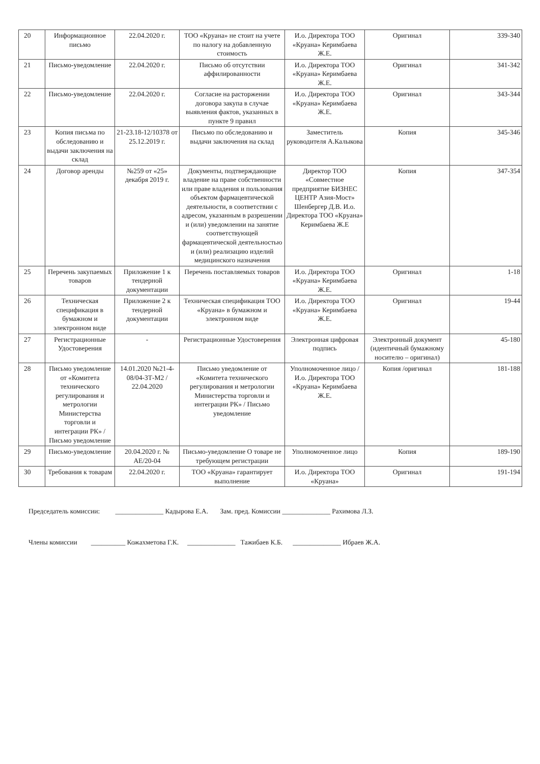| 20 | Информационное письмо | 22.04.2020 г. | ТОО «Круана» не стоит на учете по налогу на добавленную стоимость | И.о. Директора ТОО «Круана» Керимбаева Ж.Е. | Оригинал | 339-340 |
| 21 | Письмо-уведомление | 22.04.2020 г. | Письмо об отсутствии аффилированности | И.о. Директора ТОО «Круана» Керимбаева Ж.Е. | Оригинал | 341-342 |
| 22 | Письмо-уведомление | 22.04.2020 г. | Согласие на расторжении договора закупа в случае выявления фактов, указанных в пункте 9 правил | И.о. Директора ТОО «Круана» Керимбаева Ж.Е. | Оригинал | 343-344 |
| 23 | Копия письма по обследованию и выдачи заключения на склад | 21-23.18-12/10378 от 25.12.2019 г. | Письмо по обследованию и выдачи заключения на склад | Заместитель руководителя А.Калыкова | Копия | 345-346 |
| 24 | Договор аренды | №259 от «25» декабря 2019 г. | Документы, подтверждающие владение на праве собственности или праве владения и пользования объектом фармацевтической деятельности, в соответствии с адресом, указанным в разрешении и (или) уведомлении на занятие соответствующей фармацевтической деятельностью и (или) реализацию изделий медицинского назначения | Директор ТОО «Совместное предприятие БИЗНЕС ЦЕНТР Азия-Мост» Шенбергер Д.В. И.о. Директора ТОО «Круана» Керимбаева Ж.Е | Копия | 347-354 |
| 25 | Перечень закупаемых товаров | Приложение 1 к тендерной документации | Перечень поставляемых товаров | И.о. Директора ТОО «Круана» Керимбаева Ж.Е. | Оригинал | 1-18 |
| 26 | Техническая спецификация в бумажном и электронном виде | Приложение 2 к тендерной документации | Техническая спецификация ТОО «Круана» в бумажном и электронном виде | И.о. Директора ТОО «Круана» Керимбаева Ж.Е. | Оригинал | 19-44 |
| 27 | Регистрационные Удостоверения | - | Регистрационные Удостоверения | Электронная цифровая подпись | Электронный документ (идентичный бумажному носителю – оригинал) | 45-180 |
| 28 | Письмо уведомление от «Комитета технического регулирования и метрологии Министерства торговли и интеграции РК» / Письмо уведомление | 14.01.2020 №21-4-08/04-3Т-М2 / 22.04.2020 | Письмо уведомление от «Комитета технического регулирования и метрологии Министерства торговли и интеграции РК» / Письмо уведомление | Уполномоченное лицо / И.о. Директора ТОО «Круана» Керимбаева Ж.Е. | Копия /оригинал | 181-188 |
| 29 | Письмо-уведомление | 20.04.2020 г. № АЕ/20-04 | Письмо-уведомление О товаре не требующем регистрации | Уполномоченное лицо | Копия | 189-190 |
| 30 | Требования к товарам | 22.04.2020 г. | ТОО «Круана» гарантирует выполнение | И.о. Директора ТОО «Круана» | Оригинал | 191-194 |
Председатель комиссии: ______________ Кадырова Е.А. Зам. пред. Комиссии ______________ Рахимова Л.З.
Члены комиссии __________ Кожахметова Г.К. ______________ Тажибаев К.Б. ______________ Ибраев Ж.А.